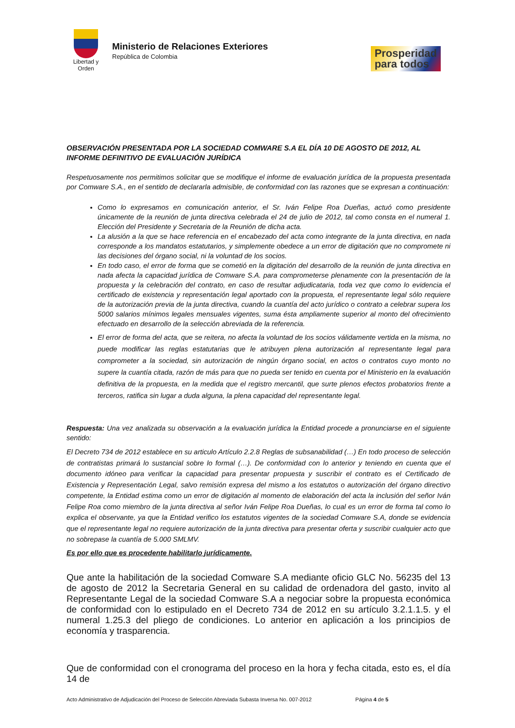Libertad y Orden
Ministerio de Relaciones Exteriores
República de Colombia
Prosperidad
para todos
OBSERVACIÓN PRESENTADA POR LA SOCIEDAD COMWARE S.A EL DÍA 10 DE AGOSTO DE 2012, AL INFORME DEFINITIVO DE EVALUACIÓN JURÍDICA
Respetuosamente nos permitimos solicitar que se modifique el informe de evaluación jurídica de la propuesta presentada por Comware S.A., en el sentido de declararla admisible, de conformidad con las razones que se expresan a continuación:
Como lo expresamos en comunicación anterior, el Sr. Iván Felipe Roa Dueñas, actuó como presidente únicamente de la reunión de junta directiva celebrada el 24 de julio de 2012, tal como consta en el numeral 1. Elección del Presidente y Secretaria de la Reunión de dicha acta.
La alusión a la que se hace referencia en el encabezado del acta como integrante de la junta directiva, en nada corresponde a los mandatos estatutarios, y simplemente obedece a un error de digitación que no compromete ni las decisiones del órgano social, ni la voluntad de los socios.
En todo caso, el error de forma que se cometió en la digitación del desarrollo de la reunión de junta directiva en nada afecta la capacidad jurídica de Comware S.A. para comprometerse plenamente con la presentación de la propuesta y la celebración del contrato, en caso de resultar adjudicataria, toda vez que como lo evidencia el certificado de existencia y representación legal aportado con la propuesta, el representante legal sólo requiere de la autorización previa de la junta directiva, cuando la cuantía del acto jurídico o contrato a celebrar supera los 5000 salarios mínimos legales mensuales vigentes, suma ésta ampliamente superior al monto del ofrecimiento efectuado en desarrollo de la selección abreviada de la referencia.
El error de forma del acta, que se reitera, no afecta la voluntad de los socios válidamente vertida en la misma, no puede modificar las reglas estatutarias que le atribuyen plena autorización al representante legal para comprometer a la sociedad, sin autorización de ningún órgano social, en actos o contratos cuyo monto no supere la cuantía citada, razón de más para que no pueda ser tenido en cuenta por el Ministerio en la evaluación definitiva de la propuesta, en la medida que el registro mercantil, que surte plenos efectos probatorios frente a terceros, ratifica sin lugar a duda alguna, la plena capacidad del representante legal.
Respuesta: Una vez analizada su observación a la evaluación jurídica la Entidad procede a pronunciarse en el siguiente sentido:
El Decreto 734 de 2012 establece en su articulo Artículo 2.2.8 Reglas de subsanabilidad (…) En todo proceso de selección de contratistas primará lo sustancial sobre lo formal (…). De conformidad con lo anterior y teniendo en cuenta que el documento idóneo para verificar la capacidad para presentar propuesta y suscribir el contrato es el Certificado de Existencia y Representación Legal, salvo remisión expresa del mismo a los estatutos o autorización del órgano directivo competente, la Entidad estima como un error de digitación al momento de elaboración del acta la inclusión del señor Iván Felipe Roa como miembro de la junta directiva al señor Iván Felipe Roa Dueñas, lo cual es un error de forma tal como lo explica el observante, ya que la Entidad verifico los estatutos vigentes de la sociedad Comware S.A, donde se evidencia que el representante legal no requiere autorización de la junta directiva para presentar oferta y suscribir cualquier acto que no sobrepase la cuantía de 5.000 SMLMV.
Es por ello que es procedente habilitarlo jurídicamente.
Que ante la habilitación de la sociedad Comware S.A mediante oficio GLC No. 56235 del 13 de agosto de 2012 la Secretaria General en su calidad de ordenadora del gasto, invito al Representante Legal de la sociedad Comware S.A a negociar sobre la propuesta económica de conformidad con lo estipulado en el Decreto 734 de 2012 en su artículo 3.2.1.1.5. y el numeral 1.25.3 del pliego de condiciones. Lo anterior en aplicación a los principios de economía y trasparencia.
Que de conformidad con el cronograma del proceso en la hora y fecha citada, esto es, el día 14 de
Acto Administrativo de Adjudicación del Proceso de Selección Abreviada Subasta Inversa No. 007-2012 Página 4 de 5